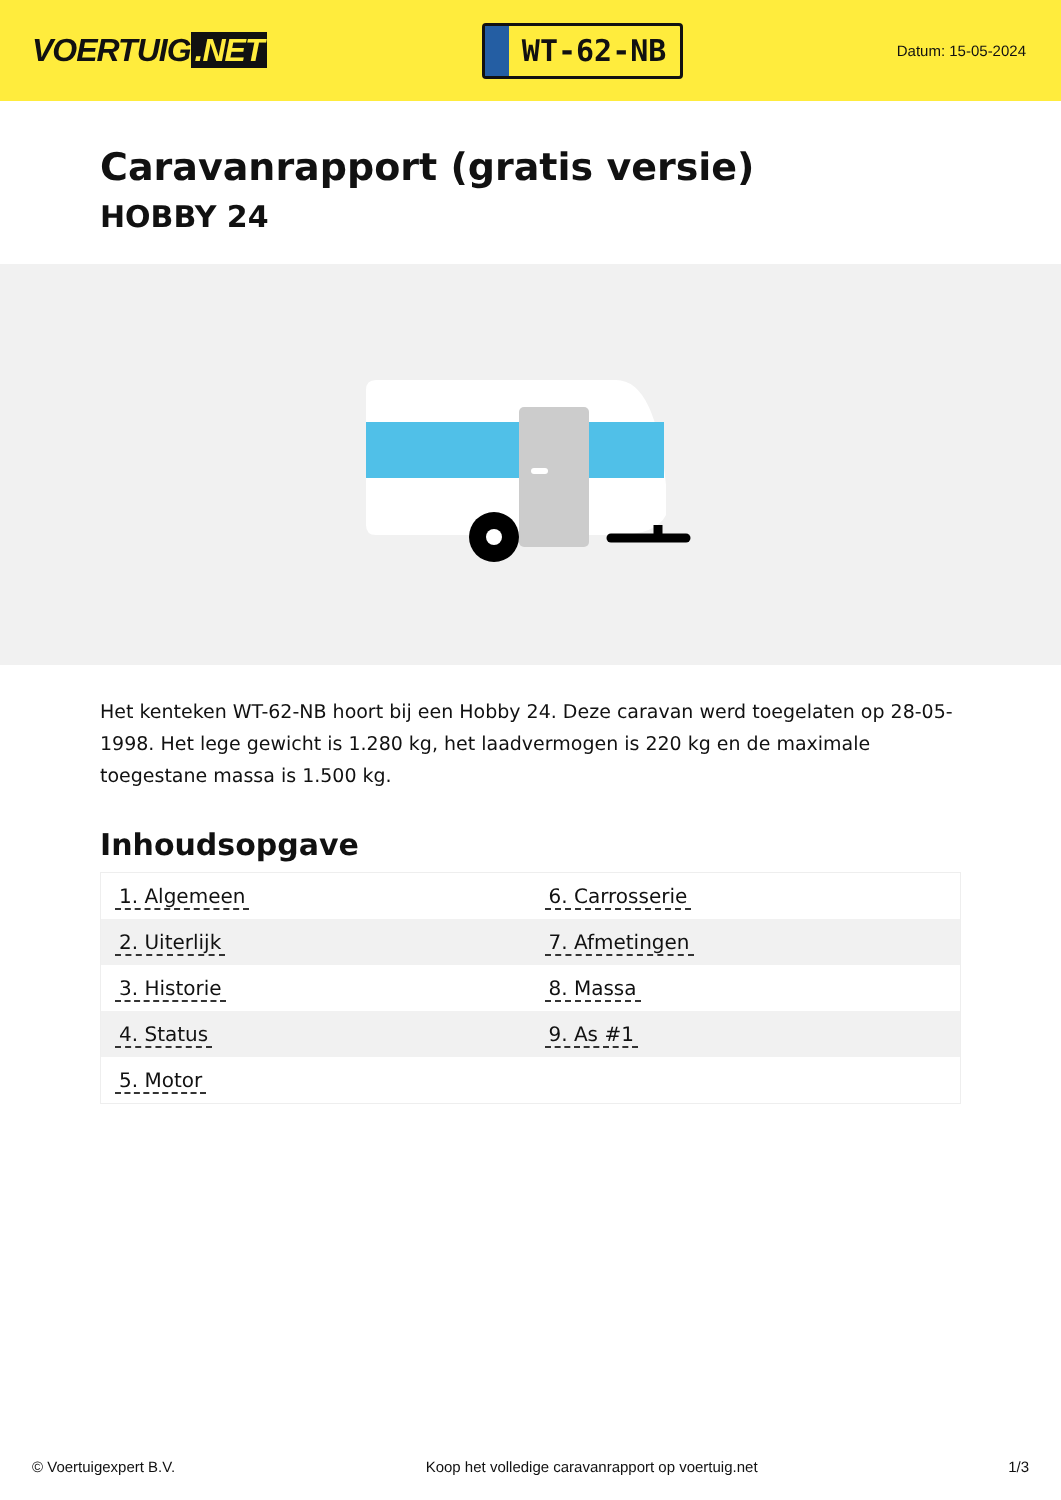VOERTUIG.NET
WT-62-NB
Datum: 15-05-2024
Caravanrapport (gratis versie)
HOBBY 24
Het kenteken WT-62-NB hoort bij een Hobby 24. Deze caravan werd toegelaten op 28-05-1998. Het lege gewicht is 1.280 kg, het laadvermogen is 220 kg en de maximale toegestane massa is 1.500 kg.
Inhoudsopgave
| 1. Algemeen | 6. Carrosserie |
| 2. Uiterlijk | 7. Afmetingen |
| 3. Historie | 8. Massa |
| 4. Status | 9. As #1 |
| 5. Motor | |
© Voertuigexpert B.V. Koop het volledige caravanrapport op voertuig.net 1/3